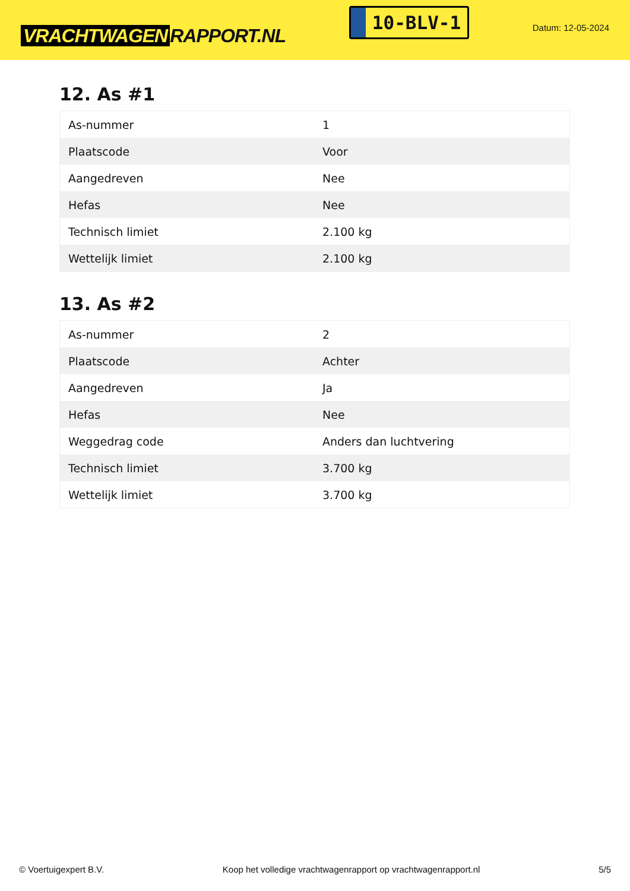VRACHTWAGEN RAPPORT.NL
10-BLV-1
Datum: 12-05-2024
12. As #1
| As-nummer | 1 |
| Plaatscode | Voor |
| Aangedreven | Nee |
| Hefas | Nee |
| Technisch limiet | 2.100 kg |
| Wettelijk limiet | 2.100 kg |
13. As #2
| As-nummer | 2 |
| Plaatscode | Achter |
| Aangedreven | Ja |
| Hefas | Nee |
| Weggedrag code | Anders dan luchtvering |
| Technisch limiet | 3.700 kg |
| Wettelijk limiet | 3.700 kg |
© Voertuigexpert B.V. Koop het volledige vrachtwagenrapport op vrachtwagenrapport.nl 5/5